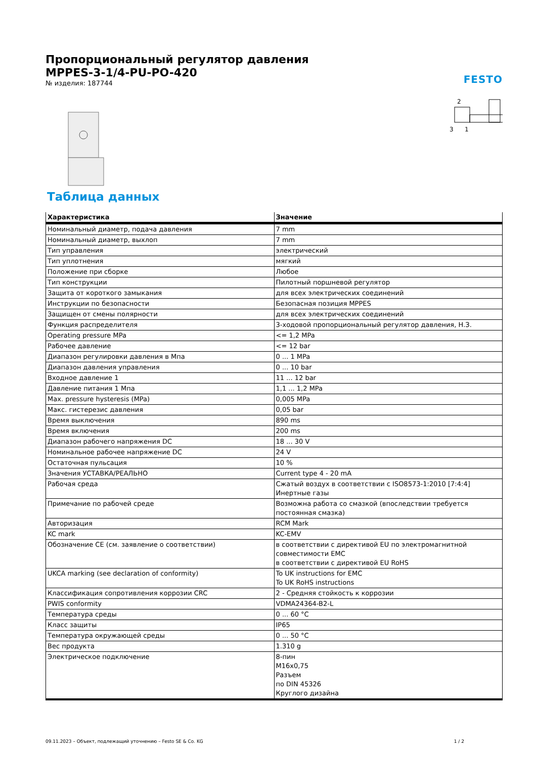Пропорциональный регулятор давления
MPPES-3-1/4-PU-PO-420
№ изделия: 187744
FESTO
2
3
1
Таблица данных
| Характеристика | Значение |
| --- | --- |
| Номинальный диаметр, подача давления | 7 mm |
| Номинальный диаметр, выхлоп | 7 mm |
| Тип управления | электрический |
| Тип уплотнения | мягкий |
| Положение при сборке | Любое |
| Тип конструкции | Пилотный поршневой регулятор |
| Защита от короткого замыкания | для всех электрических соединений |
| Инструкции по безопасности | Безопасная позиция MPPES |
| Защищен от смены полярности | для всех электрических соединений |
| Функция распределителя | 3-ходовой пропорциональный регулятор давления, Н.З. |
| Operating pressure MPa | <= 1,2 MPa |
| Рабочее давление | <= 12 bar |
| Диапазон регулировки давления в Мпа | 0 ... 1 MPa |
| Диапазон давления управления | 0 ... 10 bar |
| Входное давление 1 | 11 ... 12 bar |
| Давление питания 1 Мпа | 1,1 ... 1,2 MPa |
| Max. pressure hysteresis (MPa) | 0,005 MPa |
| Макс. гистерезис давления | 0,05 bar |
| Время выключения | 890 ms |
| Время включения | 200 ms |
| Диапазон рабочего напряжения DC | 18 ... 30 V |
| Номинальное рабочее напряжение DC | 24 V |
| Остаточная пульсация | 10 % |
| Значения УСТАВКА/РЕАЛЬНО | Current type 4 - 20 mA |
| Рабочая среда | Сжатый воздух в соответствии с ISO8573-1:2010 [7:4:4] Инертные газы |
| Примечание по рабочей среде | Возможна работа со смазкой (впоследствии требуется постоянная смазка) |
| Авторизация | RCM Mark |
| KC mark | KC-EMV |
| Обозначение CE (см. заявление о соответствии) | в соответствии с директивой EU по электромагнитной совместимости EMC в соответствии с директивой EU RoHS |
| UKCA marking (see declaration of conformity) | To UK instructions for EMC To UK RoHS instructions |
| Классификация сопротивления коррозии CRC | 2 - Средняя стойкость к коррозии |
| PWIS conformity | VDMA24364-B2-L |
| Температура среды | 0 ... 60 °C |
| Класс защиты | IP65 |
| Температура окружающей среды | 0 ... 50 °C |
| Вес продукта | 1.310 g |
| Электрическое подключение | 8-пин M16x0,75 Разъем по DIN 45326 Круглого дизайна |
09.11.2023 – Объект, подлежащий уточнению – Festo SE & Co. KG 1 / 2